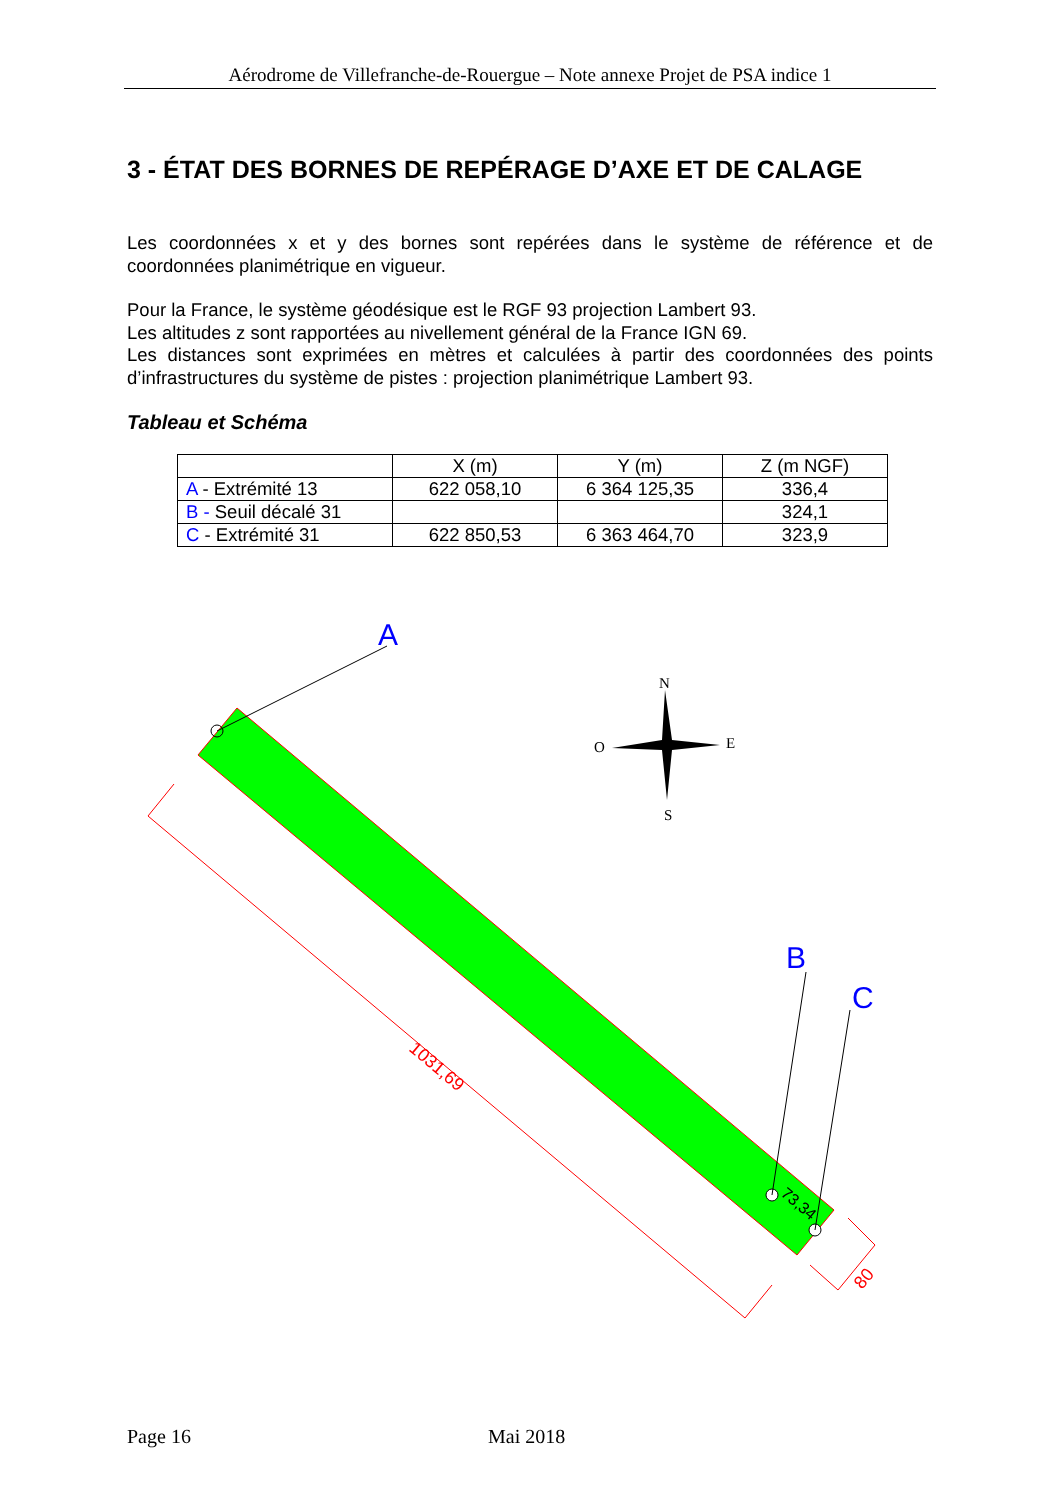Aérodrome de Villefranche-de-Rouergue – Note annexe Projet de PSA indice 1
3 - ÉTAT DES BORNES DE REPÉRAGE D’AXE ET DE CALAGE
Les coordonnées x et y des bornes sont repérées dans le système de référence et de coordonnées planimétrique en vigueur.
Pour la France, le système géodésique est le RGF 93 projection Lambert 93.
Les altitudes z sont rapportées au nivellement général de la France IGN 69.
Les distances sont exprimées en mètres et calculées à partir des coordonnées des points d’infrastructures du système de pistes : projection planimétrique Lambert 93.
Tableau et Schéma
| | X (m) | Y (m) | Z (m NGF) |
| --- | --- | --- | --- |
| A - Extrémité 13 | 622 058,10 | 6 364 125,35 | 336,4 |
| B - Seuil décalé 31 | | | 324,1 |
| C - Extrémité 31 | 622 850,53 | 6 363 464,70 | 323,9 |
A
B
C
73,34
1031,69
80
N
S
O
E
Page 16 Mai 2018